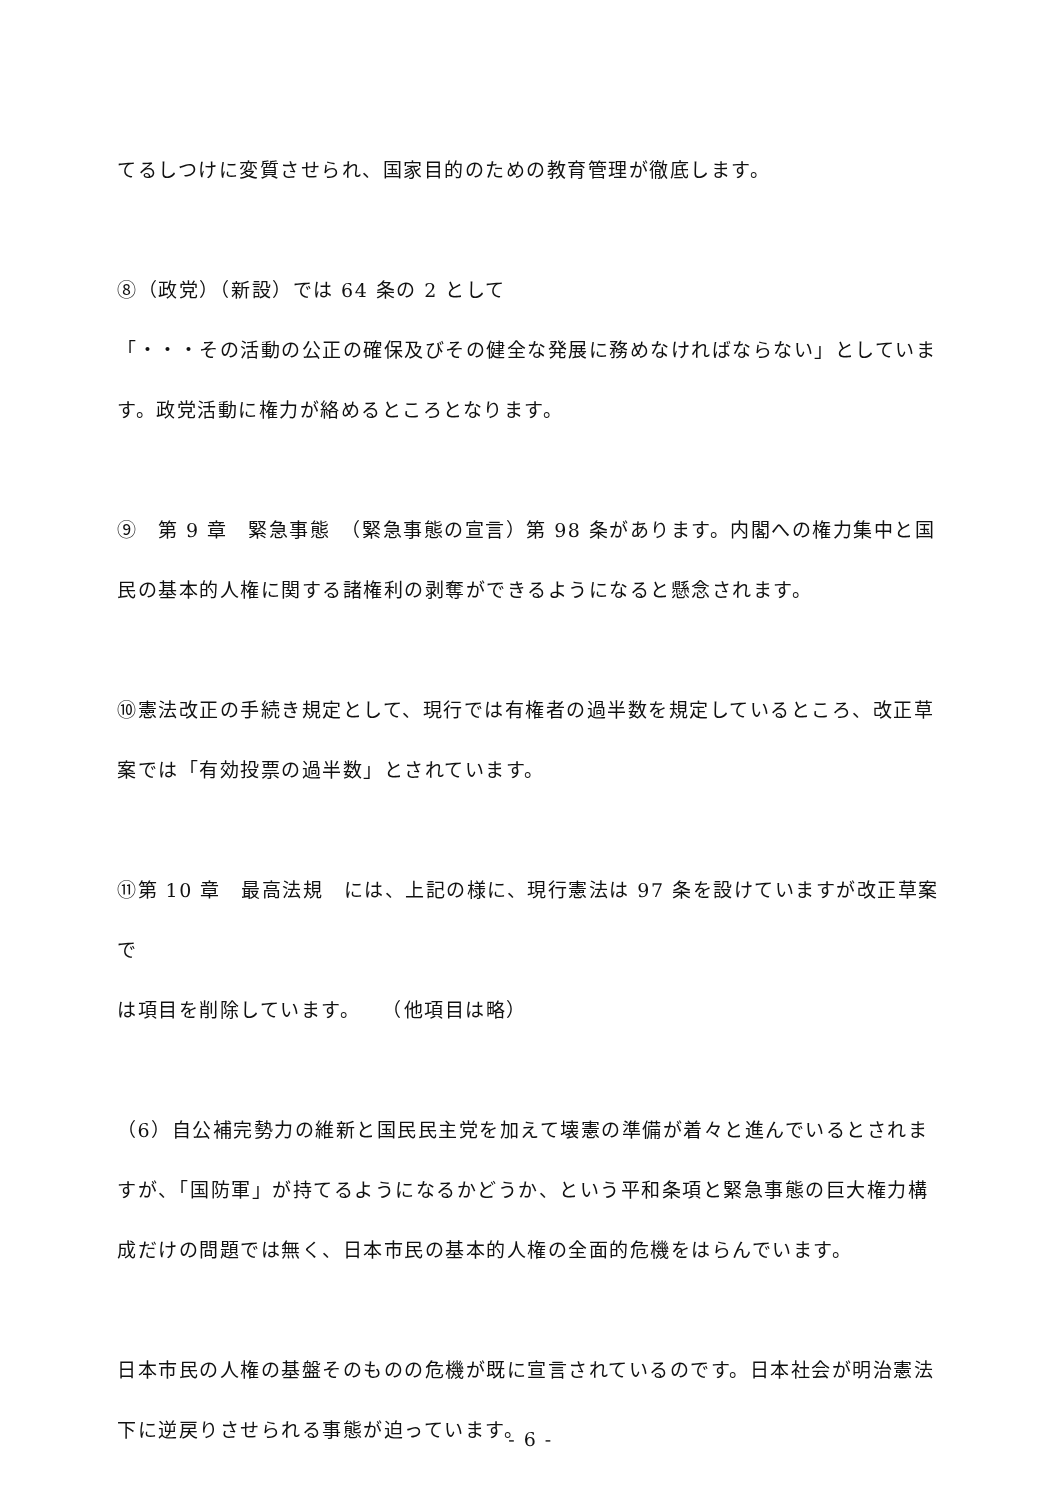てるしつけに変質させられ、国家目的のための教育管理が徹底します。
⑧（政党）（新設）では 64 条の 2 として
「・・・その活動の公正の確保及びその健全な発展に務めなければならない」としていま
す。政党活動に権力が絡めるところとなります。
⑨　第 9 章　緊急事態　（緊急事態の宣言）第 98 条があります。内閣への権力集中と国
民の基本的人権に関する諸権利の剥奪ができるようになると懸念されます。
⑩憲法改正の手続き規定として、現行では有権者の過半数を規定しているところ、改正草
案では「有効投票の過半数」とされています。
⑪第 10 章　最高法規　には、上記の様に、現行憲法は 97 条を設けていますが改正草案で
は項目を削除しています。　　（他項目は略）
（6）自公補完勢力の維新と国民民主党を加えて壊憲の準備が着々と進んでいるとされま
すが、「国防軍」が持てるようになるかどうか、という平和条項と緊急事態の巨大権力構
成だけの問題では無く、日本市民の基本的人権の全面的危機をはらんでいます。
日本市民の人権の基盤そのものの危機が既に宣言されているのです。日本社会が明治憲法
下に逆戻りさせられる事態が迫っています。
- 6 -